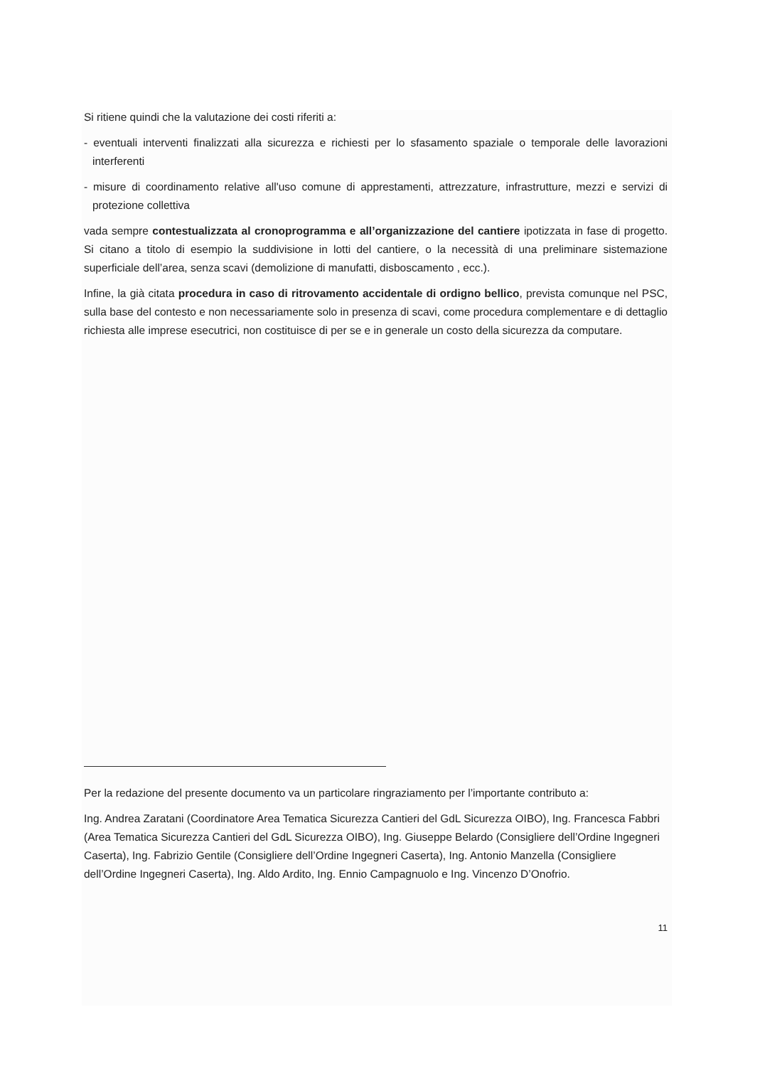Si ritiene quindi che la valutazione dei costi riferiti a:
- eventuali interventi finalizzati alla sicurezza e richiesti per lo sfasamento spaziale o temporale delle lavorazioni interferenti
- misure di coordinamento relative all'uso comune di apprestamenti, attrezzature, infrastrutture, mezzi e servizi di protezione collettiva
vada sempre contestualizzata al cronoprogramma e all’organizzazione del cantiere ipotizzata in fase di progetto. Si citano a titolo di esempio la suddivisione in lotti del cantiere, o la necessità di una preliminare sistemazione superficiale dell’area, senza scavi (demolizione di manufatti, disboscamento , ecc.).
Infine, la già citata procedura in caso di ritrovamento accidentale di ordigno bellico, prevista comunque nel PSC, sulla base del contesto e non necessariamente solo in presenza di scavi, come procedura complementare e di dettaglio richiesta alle imprese esecutrici, non costituisce di per se e in generale un costo della sicurezza da computare.
Per la redazione del presente documento va un particolare ringraziamento per l’importante contributo a:
Ing. Andrea Zaratani (Coordinatore Area Tematica Sicurezza Cantieri del GdL Sicurezza OIBO), Ing. Francesca Fabbri (Area Tematica Sicurezza Cantieri del GdL Sicurezza OIBO), Ing. Giuseppe Belardo (Consigliere dell’Ordine Ingegneri Caserta), Ing. Fabrizio Gentile (Consigliere dell’Ordine Ingegneri Caserta), Ing. Antonio Manzella (Consigliere dell’Ordine Ingegneri Caserta), Ing. Aldo Ardito, Ing. Ennio Campagnuolo e Ing. Vincenzo D’Onofrio.
11